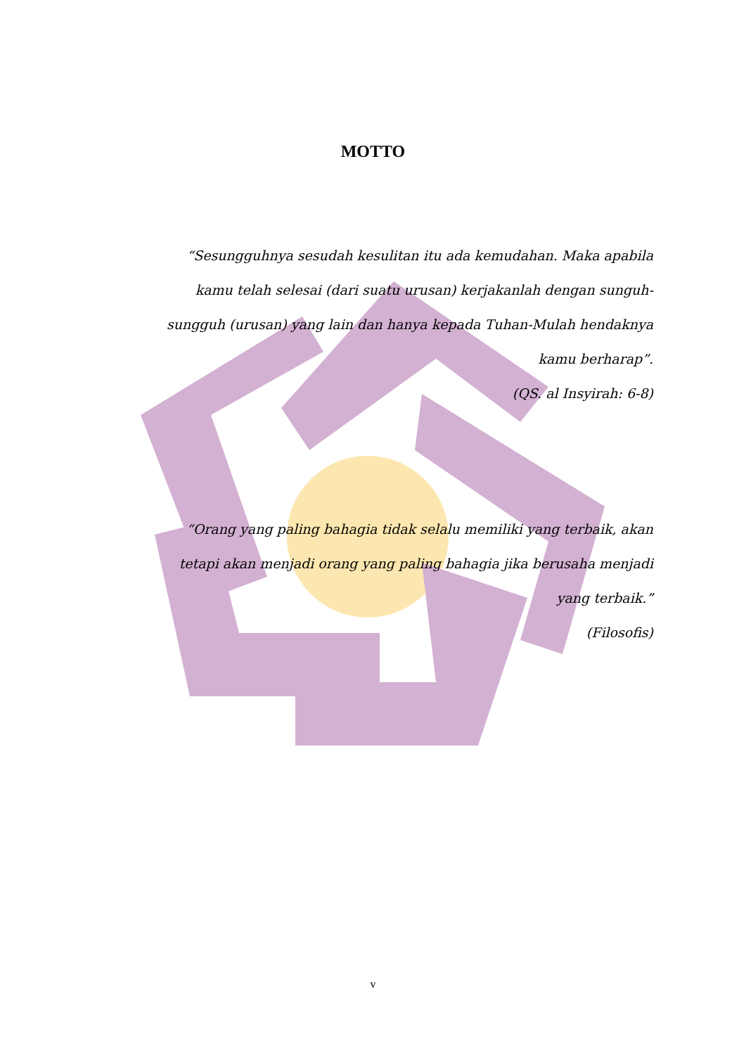MOTTO
“Sesungguhnya sesudah kesulitan itu ada kemudahan. Maka apabila kamu telah selesai (dari suatu urusan) kerjakanlah dengan sunguh-sungguh (urusan) yang lain dan hanya kepada Tuhan-Mulah hendaknya kamu berharap”.
(QS. al Insyirah: 6-8)
“Orang yang paling bahagia tidak selalu memiliki yang terbaik, akan tetapi akan menjadi orang yang paling bahagia jika berusaha menjadi yang terbaik.”
(Filosofis)
v